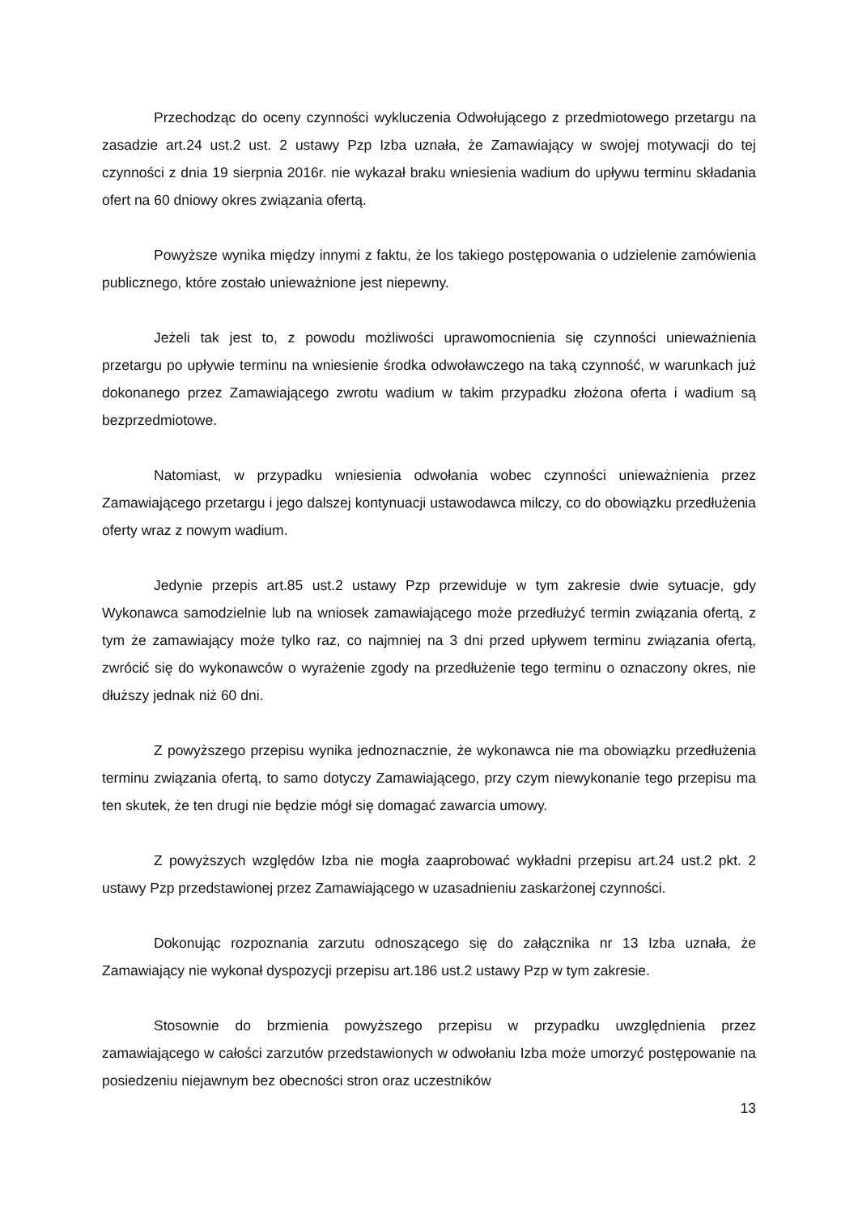Przechodząc do oceny czynności wykluczenia Odwołującego z przedmiotowego przetargu na zasadzie art.24 ust.2 ust. 2 ustawy Pzp Izba uznała, że Zamawiający w swojej motywacji do tej czynności z dnia 19 sierpnia 2016r. nie wykazał braku wniesienia wadium do upływu terminu składania ofert na 60 dniowy okres związania ofertą.
Powyższe wynika między innymi z faktu, że los takiego postępowania o udzielenie zamówienia publicznego, które zostało unieważnione jest niepewny.
Jeżeli tak jest to, z powodu możliwości uprawomocnienia się czynności unieważnienia przetargu po upływie terminu na wniesienie środka odwoławczego na taką czynność, w warunkach już dokonanego przez Zamawiającego zwrotu wadium w takim przypadku złożona oferta i wadium są bezprzedmiotowe.
Natomiast, w przypadku wniesienia odwołania wobec czynności unieważnienia przez Zamawiającego przetargu i jego dalszej kontynuacji ustawodawca milczy, co do obowiązku przedłużenia oferty wraz z nowym wadium.
Jedynie przepis art.85 ust.2 ustawy Pzp przewiduje w tym zakresie dwie sytuacje, gdy Wykonawca samodzielnie lub na wniosek zamawiającego może przedłużyć termin związania ofertą, z tym że zamawiający może tylko raz, co najmniej na 3 dni przed upływem terminu związania ofertą, zwrócić się do wykonawców o wyrażenie zgody na przedłużenie tego terminu o oznaczony okres, nie dłuższy jednak niż 60 dni.
Z powyższego przepisu wynika jednoznacznie, że wykonawca nie ma obowiązku przedłużenia terminu związania ofertą, to samo dotyczy Zamawiającego, przy czym niewykonanie tego przepisu ma ten skutek, że ten drugi nie będzie mógł się domagać zawarcia umowy.
Z powyższych względów Izba nie mogła zaaprobować wykładni przepisu art.24 ust.2 pkt. 2 ustawy Pzp przedstawionej przez Zamawiającego w uzasadnieniu zaskarżonej czynności.
Dokonując rozpoznania zarzutu odnoszącego się do załącznika nr 13 Izba uznała, że Zamawiający nie wykonał dyspozycji przepisu art.186 ust.2 ustawy Pzp w tym zakresie.
Stosownie do brzmienia powyższego przepisu w przypadku uwzględnienia przez zamawiającego w całości zarzutów przedstawionych w odwołaniu Izba może umorzyć postępowanie na posiedzeniu niejawnym bez obecności stron oraz uczestników
13